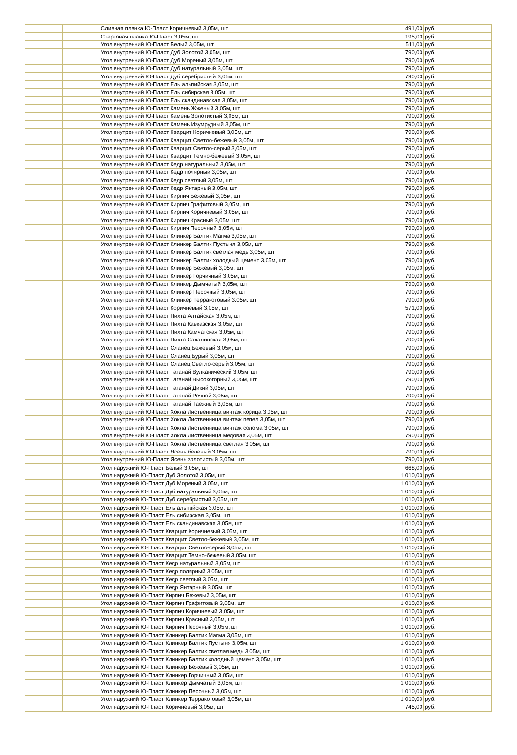| | | Сливная планка Ю-Пласт Коричневый 3,05м, шт | 491,00 | руб. |
| | | Стартовая планка Ю-Пласт 3,05м, шт | 195,00 | руб. |
| | | Угол внутренний Ю-Пласт Белый 3,05м, шт | 511,00 | руб. |
| | | Угол внутренний Ю-Пласт Дуб Золотой 3,05м, шт | 790,00 | руб. |
| | | Угол внутренний Ю-Пласт Дуб Мореный 3,05м, шт | 790,00 | руб. |
| | | Угол внутренний Ю-Пласт Дуб натуральный 3,05м, шт | 790,00 | руб. |
| | | Угол внутренний Ю-Пласт Дуб серебристый 3,05м, шт | 790,00 | руб. |
| | | Угол внутренний Ю-Пласт Ель альпийская 3,05м, шт | 790,00 | руб. |
| | | Угол внутренний Ю-Пласт Ель сибирская 3,05м, шт | 790,00 | руб. |
| | | Угол внутренний Ю-Пласт Ель скандинавская 3,05м, шт | 790,00 | руб. |
| | | Угол внутренний Ю-Пласт Камень Жженый 3,05м, шт | 790,00 | руб. |
| | | Угол внутренний Ю-Пласт Камень Золотистый 3,05м, шт | 790,00 | руб. |
| | | Угол внутренний Ю-Пласт Камень Изумрудный 3,05м, шт | 790,00 | руб. |
| | | Угол внутренний Ю-Пласт Кварцит Коричневый 3,05м, шт | 790,00 | руб. |
| | | Угол внутренний Ю-Пласт Кварцит Светло-бежевый 3,05м, шт | 790,00 | руб. |
| | | Угол внутренний Ю-Пласт Кварцит Светло-серый 3,05м, шт | 790,00 | руб. |
| | | Угол внутренний Ю-Пласт Кварцит Темно-бежевый 3,05м, шт | 790,00 | руб. |
| | | Угол внутренний Ю-Пласт Кедр натуральный 3,05м, шт | 790,00 | руб. |
| | | Угол внутренний Ю-Пласт Кедр полярный 3,05м, шт | 790,00 | руб. |
| | | Угол внутренний Ю-Пласт Кедр светлый 3,05м, шт | 790,00 | руб. |
| | | Угол внутренний Ю-Пласт Кедр Янтарный 3,05м, шт | 790,00 | руб. |
| | | Угол внутренний Ю-Пласт Кирпич Бежевый 3,05м, шт | 790,00 | руб. |
| | | Угол внутренний Ю-Пласт Кирпич Графитовый 3,05м, шт | 790,00 | руб. |
| | | Угол внутренний Ю-Пласт Кирпич Коричневый 3,05м, шт | 790,00 | руб. |
| | | Угол внутренний Ю-Пласт Кирпич Красный 3,05м, шт | 790,00 | руб. |
| | | Угол внутренний Ю-Пласт Кирпич Песочный 3,05м, шт | 790,00 | руб. |
| | | Угол внутренний Ю-Пласт Клинкер Балтик Магма 3,05м, шт | 790,00 | руб. |
| | | Угол внутренний Ю-Пласт Клинкер Балтик Пустыня 3,05м, шт | 790,00 | руб. |
| | | Угол внутренний Ю-Пласт Клинкер Балтик светлая медь 3,05м, шт | 790,00 | руб. |
| | | Угол внутренний Ю-Пласт Клинкер Балтик холодный цемент 3,05м, шт | 790,00 | руб. |
| | | Угол внутренний Ю-Пласт Клинкер Бежевый 3,05м, шт | 790,00 | руб. |
| | | Угол внутренний Ю-Пласт Клинкер Горчичный 3,05м, шт | 790,00 | руб. |
| | | Угол внутренний Ю-Пласт Клинкер Дымчатый 3,05м, шт | 790,00 | руб. |
| | | Угол внутренний Ю-Пласт Клинкер Песочный 3,05м, шт | 790,00 | руб. |
| | | Угол внутренний Ю-Пласт Клинкер Терракотовый 3,05м, шт | 790,00 | руб. |
| | | Угол внутренний Ю-Пласт Коричневый 3,05м, шт | 571,00 | руб. |
| | | Угол внутренний Ю-Пласт Пихта Алтайская 3,05м, шт | 790,00 | руб. |
| | | Угол внутренний Ю-Пласт Пихта Кавказская 3,05м, шт | 790,00 | руб. |
| | | Угол внутренний Ю-Пласт Пихта Камчатская 3,05м, шт | 790,00 | руб. |
| | | Угол внутренний Ю-Пласт Пихта Сахалинская 3,05м, шт | 790,00 | руб. |
| | | Угол внутренний Ю-Пласт Сланец Бежевый 3,05м, шт | 790,00 | руб. |
| | | Угол внутренний Ю-Пласт Сланец Бурый 3,05м, шт | 790,00 | руб. |
| | | Угол внутренний Ю-Пласт Сланец Светло-серый 3,05м, шт | 790,00 | руб. |
| | | Угол внутренний Ю-Пласт Таганай Вулканический 3,05м, шт | 790,00 | руб. |
| | | Угол внутренний Ю-Пласт Таганай Высокогорный 3,05м, шт | 790,00 | руб. |
| | | Угол внутренний Ю-Пласт Таганай Дикий 3,05м, шт | 790,00 | руб. |
| | | Угол внутренний Ю-Пласт Таганай Речной 3,05м, шт | 790,00 | руб. |
| | | Угол внутренний Ю-Пласт Таганай Таежный 3,05м, шт | 790,00 | руб. |
| | | Угол внутренний Ю-Пласт Хокла Лиственница винтаж корица 3,05м, шт | 790,00 | руб. |
| | | Угол внутренний Ю-Пласт Хокла Лиственница винтаж пепел 3,05м, шт | 790,00 | руб. |
| | | Угол внутренний Ю-Пласт Хокла Лиственница винтаж солома 3,05м, шт | 790,00 | руб. |
| | | Угол внутренний Ю-Пласт Хокла Лиственница медовая 3,05м, шт | 790,00 | руб. |
| | | Угол внутренний Ю-Пласт Хокла Лиственница светлая 3,05м, шт | 790,00 | руб. |
| | | Угол внутренний Ю-Пласт Ясень беленый 3,05м, шт | 790,00 | руб. |
| | | Угол внутренний Ю-Пласт Ясень золотистый 3,05м, шт | 790,00 | руб. |
| | | Угол наружний Ю-Пласт Белый 3,05м, шт | 668,00 | руб. |
| | | Угол наружний Ю-Пласт Дуб Золотой 3,05м, шт | 1 010,00 | руб. |
| | | Угол наружний Ю-Пласт Дуб Мореный 3,05м, шт | 1 010,00 | руб. |
| | | Угол наружний Ю-Пласт Дуб натуральный 3,05м, шт | 1 010,00 | руб. |
| | | Угол наружний Ю-Пласт Дуб серебристый 3,05м, шт | 1 010,00 | руб. |
| | | Угол наружний Ю-Пласт Ель альпийская 3,05м, шт | 1 010,00 | руб. |
| | | Угол наружний Ю-Пласт Ель сибирская 3,05м, шт | 1 010,00 | руб. |
| | | Угол наружний Ю-Пласт Ель скандинавская 3,05м, шт | 1 010,00 | руб. |
| | | Угол наружний Ю-Пласт Кварцит Коричневый 3,05м, шт | 1 010,00 | руб. |
| | | Угол наружний Ю-Пласт Кварцит Светло-бежевый 3,05м, шт | 1 010,00 | руб. |
| | | Угол наружний Ю-Пласт Кварцит Светло-серый 3,05м, шт | 1 010,00 | руб. |
| | | Угол наружний Ю-Пласт Кварцит Темно-бежевый 3,05м, шт | 1 010,00 | руб. |
| | | Угол наружний Ю-Пласт Кедр натуральный 3,05м, шт | 1 010,00 | руб. |
| | | Угол наружний Ю-Пласт Кедр полярный 3,05м, шт | 1 010,00 | руб. |
| | | Угол наружний Ю-Пласт Кедр светлый 3,05м, шт | 1 010,00 | руб. |
| | | Угол наружний Ю-Пласт Кедр Янтарный 3,05м, шт | 1 010,00 | руб. |
| | | Угол наружний Ю-Пласт Кирпич Бежевый 3,05м, шт | 1 010,00 | руб. |
| | | Угол наружний Ю-Пласт Кирпич Графитовый 3,05м, шт | 1 010,00 | руб. |
| | | Угол наружний Ю-Пласт Кирпич Коричневый 3,05м, шт | 1 010,00 | руб. |
| | | Угол наружний Ю-Пласт Кирпич Красный 3,05м, шт | 1 010,00 | руб. |
| | | Угол наружний Ю-Пласт Кирпич Песочный 3,05м, шт | 1 010,00 | руб. |
| | | Угол наружний Ю-Пласт Клинкер Балтик Магма 3,05м, шт | 1 010,00 | руб. |
| | | Угол наружний Ю-Пласт Клинкер Балтик Пустыня 3,05м, шт | 1 010,00 | руб. |
| | | Угол наружний Ю-Пласт Клинкер Балтик светлая медь 3,05м, шт | 1 010,00 | руб. |
| | | Угол наружний Ю-Пласт Клинкер Балтик холодный цемент 3,05м, шт | 1 010,00 | руб. |
| | | Угол наружний Ю-Пласт Клинкер Бежевый 3,05м, шт | 1 010,00 | руб. |
| | | Угол наружний Ю-Пласт Клинкер Горчичный 3,05м, шт | 1 010,00 | руб. |
| | | Угол наружний Ю-Пласт Клинкер Дымчатый 3,05м, шт | 1 010,00 | руб. |
| | | Угол наружний Ю-Пласт Клинкер Песочный 3,05м, шт | 1 010,00 | руб. |
| | | Угол наружний Ю-Пласт Клинкер Терракотовый 3,05м, шт | 1 010,00 | руб. |
| | | Угол наружний Ю-Пласт Коричневый 3,05м, шт | 745,00 | руб. |